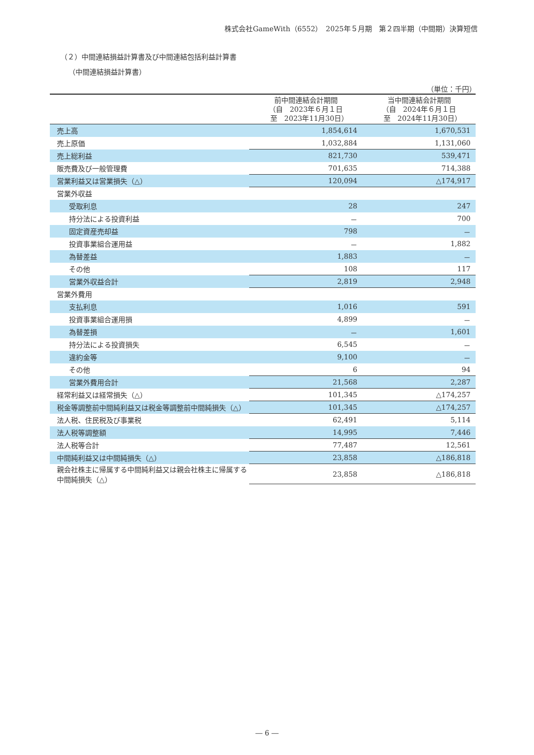株式会社GameWith（6552）　2025年５月期　第２四半期（中間期）決算短信
（２）中間連結損益計算書及び中間連結包括利益計算書
（中間連結損益計算書）
（単位：千円）
| | 前中間連結会計期間 （自 2023年６月１日 至 2023年11月30日） | 当中間連結会計期間 （自 2024年６月１日 至 2024年11月30日） |
| --- | --- | --- |
| 売上高 | 1,854,614 | 1,670,531 |
| 売上原価 | 1,032,884 | 1,131,060 |
| 売上総利益 | 821,730 | 539,471 |
| 販売費及び一般管理費 | 701,635 | 714,388 |
| 営業利益又は営業損失（△） | 120,094 | △174,917 |
| 営業外収益 | | |
| 受取利息 | 28 | 247 |
| 持分法による投資利益 | － | 700 |
| 固定資産売却益 | 798 | － |
| 投資事業組合運用益 | － | 1,882 |
| 為替差益 | 1,883 | － |
| その他 | 108 | 117 |
| 営業外収益合計 | 2,819 | 2,948 |
| 営業外費用 | | |
| 支払利息 | 1,016 | 591 |
| 投資事業組合運用損 | 4,899 | － |
| 為替差損 | － | 1,601 |
| 持分法による投資損失 | 6,545 | － |
| 違約金等 | 9,100 | － |
| その他 | 6 | 94 |
| 営業外費用合計 | 21,568 | 2,287 |
| 経常利益又は経常損失（△） | 101,345 | △174,257 |
| 税金等調整前中間純利益又は税金等調整前中間純損失（△） | 101,345 | △174,257 |
| 法人税、住民税及び事業税 | 62,491 | 5,114 |
| 法人税等調整額 | 14,995 | 7,446 |
| 法人税等合計 | 77,487 | 12,561 |
| 中間純利益又は中間純損失（△） | 23,858 | △186,818 |
| 親会社株主に帰属する中間純利益又は親会社株主に帰属する中間純損失（△） | 23,858 | △186,818 |
― 6 ―